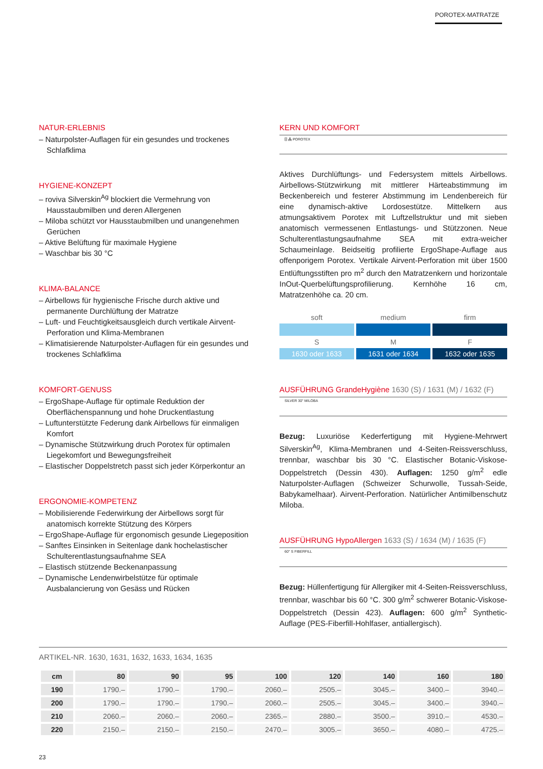POROTEX-MATRATZE
NATUR-ERLEBNIS
– Naturpolster-Auflagen für ein gesundes und trockenes Schlafklima
HYGIENE-KONZEPT
– roviva Silverskin<sup>Ag</sup> blockiert die Vermehrung von Hausstaubmilben und deren Allergenen
– Miloba schützt vor Hausstaubmilben und unangenehmen Gerüchen
– Aktive Belüftung für maximale Hygiene
– Waschbar bis 30 °C
KLIMA-BALANCE
– Airbellows für hygienische Frische durch aktive und permanente Durchlüftung der Matratze
– Luft- und Feuchtigkeitsausgleich durch vertikale Airvent-Perforation und Klima-Membranen
– Klimatisierende Naturpolster-Auflagen für ein gesundes und trockenes Schlafklima
KOMFORT-GENUSS
– ErgoShape-Auflage für optimale Reduktion der Oberflächenspannung und hohe Druckentlastung
– Luftunterstützte Federung dank Airbellows für einmaligen Komfort
– Dynamische Stützwirkung druch Porotex für optimalen Liegekomfort und Bewegungsfreiheit
– Elastischer Doppelstretch passt sich jeder Körperkontur an
ERGONOMIE-KOMPETENZ
– Mobilisierende Federwirkung der Airbellows sorgt für anatomisch korrekte Stützung des Körpers
– ErgoShape-Auflage für ergonomisch gesunde Liegeposition
– Sanftes Einsinken in Seitenlage dank hochelastischer Schulterentlastungsaufnahme SEA
– Elastisch stützende Beckenanpassung
– Dynamische Lendenwirbelstütze für optimale Ausbalancierung von Gesäss und Rücken
KERN UND KOMFORT
⌸ ⁂ POROTEX
Aktives Durchlüftungs- und Federsystem mittels Airbellows. Airbellows-Stützwirkung mit mittlerer Härteabstimmung im Beckenbereich und festerer Abstimmung im Lendenbereich für eine dynamisch-aktive Lordosestütze. Mittelkern aus atmungsaktivem Porotex mit Luftzellstruktur und mit sieben anatomisch vermessenen Entlastungs- und Stützzonen. Neue Schulterentlastungsaufnahme SEA mit extra-weicher Schaumeinlage. Beidseitig profilierte ErgoShape-Auflage aus offenporigem Porotex. Vertikale Airvent-Perforation mit über 1500 Entlüftungsstiften pro m<sup>2</sup> durch den Matratzenkern und horizontale InOut-Querbelüftungsprofilierung. Kernhöhe 16 cm, Matratzenhöhe ca. 20 cm.
soft medium firm
S M F
1630 oder 1633 1631 oder 1634 1632 oder 1635
AUSFÜHRUNG GrandeHygiène 1630 (S) / 1631 (M) / 1632 (F)
SILVER 30° MILOBA
Bezug: Luxuriöse Kederfertigung mit Hygiene-Mehrwert Silverskin<sup>Ag</sup>, Klima-Membranen und 4-Seiten-Reissverschluss, trennbar, waschbar bis 30 °C. Elastischer Botanic-Viskose-Doppelstretch (Dessin 430). Auflagen: 1250 g/m<sup>2</sup> edle Naturpolster-Auflagen (Schweizer Schurwolle, Tussah-Seide, Babykamelhaar). Airvent-Perforation. Natürlicher Antimilbenschutz Miloba.
AUSFÜHRUNG HypoAllergen 1633 (S) / 1634 (M) / 1635 (F)
60° S FIBERFILL
Bezug: Hüllenfertigung für Allergiker mit 4-Seiten-Reissverschluss, trennbar, waschbar bis 60 °C. 300 g/m<sup>2</sup> schwerer Botanic-Viskose-Doppelstretch (Dessin 423). Auflagen: 600 g/m<sup>2</sup> Synthetic-Auflage (PES-Fiberfill-Hohlfaser, antiallergisch).
ARTIKEL-NR. 1630, 1631, 1632, 1633, 1634, 1635
| cm | 80 | 90 | 95 | 100 | 120 | 140 | 160 | 180 |
| --- | --- | --- | --- | --- | --- | --- | --- | --- |
| 190 | 1790.– | 1790.– | 1790.– | 2060.– | 2505.– | 3045.– | 3400.– | 3940.– |
| 200 | 1790.– | 1790.– | 1790.– | 2060.– | 2505.– | 3045.– | 3400.– | 3940.– |
| 210 | 2060.– | 2060.– | 2060.– | 2365.– | 2880.– | 3500.– | 3910.– | 4530.– |
| 220 | 2150.– | 2150.– | 2150.– | 2470.– | 3005.– | 3650.– | 4080.– | 4725.– |
23